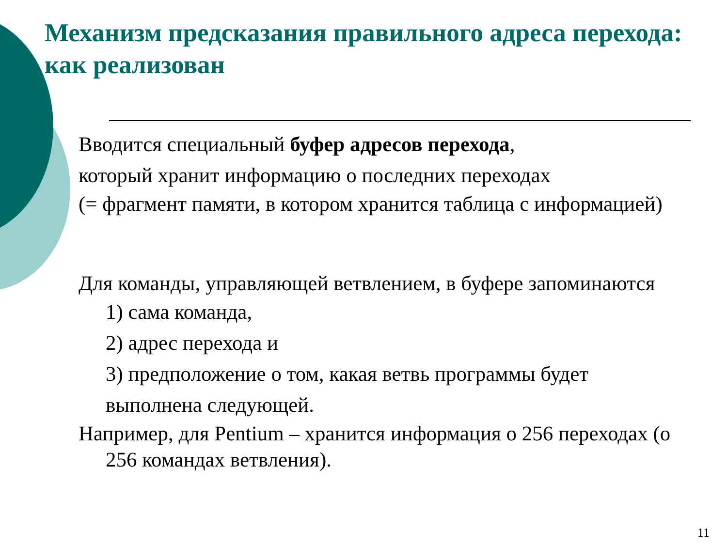Механизм предсказания правильного адреса перехода: как реализован
Вводится специальный буфер адресов перехода,
который хранит информацию о последних переходах
(= фрагмент памяти, в котором хранится таблица с информацией)
Для команды, управляющей ветвлением, в буфере запоминаются
1) сама команда,
2) адрес перехода и
3) предположение о том, какая ветвь программы будет выполнена следующей.
Например, для Pentium – хранится информация о 256 переходах (о 256 командах ветвления).
11